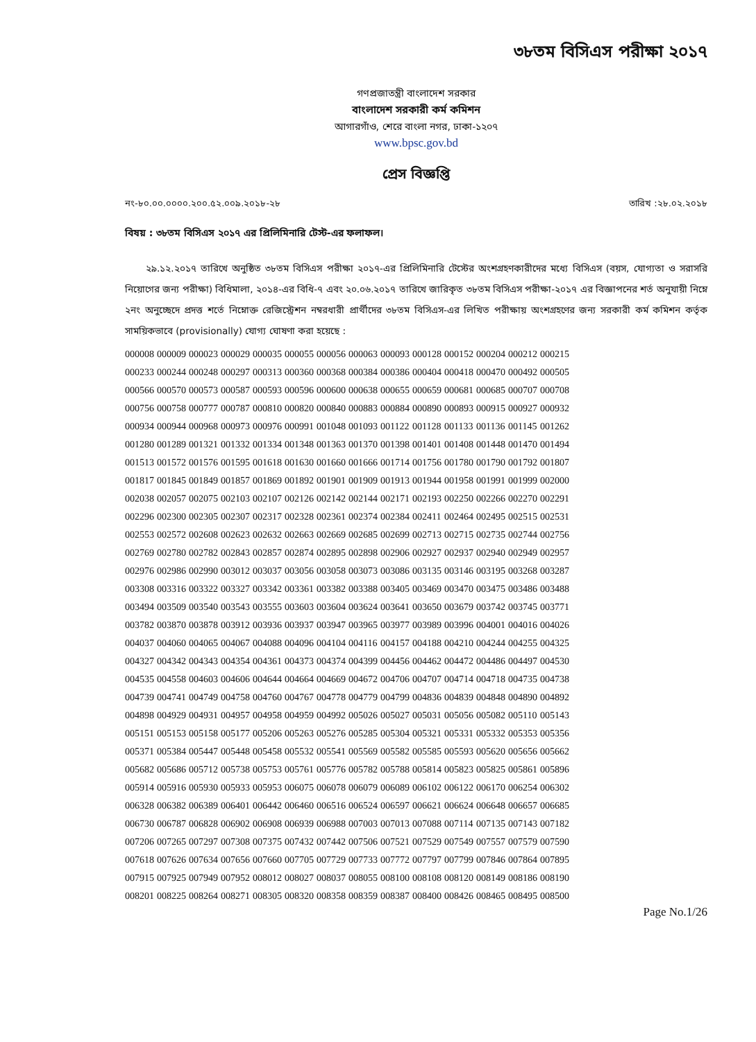৩৮তম বিসিএস পরীক্ষা ২০১৭
গণপ্রজাতন্ত্রী বাংলাদেশ সরকার
বাংলাদেশ সরকারী কর্ম কমিশন
আগারগাঁও, শেরে বাংলা নগর, ঢাকা-১২০৭
www.bpsc.gov.bd
প্রেস বিজ্ঞপ্তি
নং-৮০.০০.০০০০.২০০.৫২.০০৯.২০১৮-২৮ তারিখ :২৮.০২.২০১৮
বিষয় : ৩৮তম বিসিএস ২০১৭ এর প্রিলিমিনারি টেস্ট-এর ফলাফল।
২৯.১২.২০১৭ তারিখে অনুষ্ঠিত ৩৮তম বিসিএস পরীক্ষা ২০১৭-এর প্রিলিমিনারি টেস্টের অংশগ্রহণকারীদের মধ্যে বিসিএস (বয়স, যোগ্যতা ও সরাসরি নিয়োগের জন্য পরীক্ষা) বিধিমালা, ২০১৪-এর বিধি-৭ এবং ২০.০৬.২০১৭ তারিখে জারিকৃত ৩৮তম বিসিএস পরীক্ষা-২০১৭ এর বিজ্ঞাপনের শর্ত অনুযায়ী নিম্নে ২নং অনুচ্ছেদে প্রদত্ত শর্তে নিম্নোক্ত রেজিস্ট্রেশন নম্বরধারী প্রার্থীদের ৩৮তম বিসিএস-এর লিখিত পরীক্ষায় অংশগ্রহণের জন্য সরকারী কর্ম কমিশন কর্তৃক সাময়িকভাবে (provisionally) যোগ্য ঘোষণা করা হয়েছে :
| 000008 | 000009 | 000023 | 000029 | 000035 | 000055 | 000056 | 000063 | 000093 | 000128 | 000152 | 000204 | 000212 | 000215 |
| 000233 | 000244 | 000248 | 000297 | 000313 | 000360 | 000368 | 000384 | 000386 | 000404 | 000418 | 000470 | 000492 | 000505 |
| 000566 | 000570 | 000573 | 000587 | 000593 | 000596 | 000600 | 000638 | 000655 | 000659 | 000681 | 000685 | 000707 | 000708 |
| 000756 | 000758 | 000777 | 000787 | 000810 | 000820 | 000840 | 000883 | 000884 | 000890 | 000893 | 000915 | 000927 | 000932 |
| 000934 | 000944 | 000968 | 000973 | 000976 | 000991 | 001048 | 001093 | 001122 | 001128 | 001133 | 001136 | 001145 | 001262 |
| 001280 | 001289 | 001321 | 001332 | 001334 | 001348 | 001363 | 001370 | 001398 | 001401 | 001408 | 001448 | 001470 | 001494 |
| 001513 | 001572 | 001576 | 001595 | 001618 | 001630 | 001660 | 001666 | 001714 | 001756 | 001780 | 001790 | 001792 | 001807 |
| 001817 | 001845 | 001849 | 001857 | 001869 | 001892 | 001901 | 001909 | 001913 | 001944 | 001958 | 001991 | 001999 | 002000 |
| 002038 | 002057 | 002075 | 002103 | 002107 | 002126 | 002142 | 002144 | 002171 | 002193 | 002250 | 002266 | 002270 | 002291 |
| 002296 | 002300 | 002305 | 002307 | 002317 | 002328 | 002361 | 002374 | 002384 | 002411 | 002464 | 002495 | 002515 | 002531 |
| 002553 | 002572 | 002608 | 002623 | 002632 | 002663 | 002669 | 002685 | 002699 | 002713 | 002715 | 002735 | 002744 | 002756 |
| 002769 | 002780 | 002782 | 002843 | 002857 | 002874 | 002895 | 002898 | 002906 | 002927 | 002937 | 002940 | 002949 | 002957 |
| 002976 | 002986 | 002990 | 003012 | 003037 | 003056 | 003058 | 003073 | 003086 | 003135 | 003146 | 003195 | 003268 | 003287 |
| 003308 | 003316 | 003322 | 003327 | 003342 | 003361 | 003382 | 003388 | 003405 | 003469 | 003470 | 003475 | 003486 | 003488 |
| 003494 | 003509 | 003540 | 003543 | 003555 | 003603 | 003604 | 003624 | 003641 | 003650 | 003679 | 003742 | 003745 | 003771 |
| 003782 | 003870 | 003878 | 003912 | 003936 | 003937 | 003947 | 003965 | 003977 | 003989 | 003996 | 004001 | 004016 | 004026 |
| 004037 | 004060 | 004065 | 004067 | 004088 | 004096 | 004104 | 004116 | 004157 | 004188 | 004210 | 004244 | 004255 | 004325 |
| 004327 | 004342 | 004343 | 004354 | 004361 | 004373 | 004374 | 004399 | 004456 | 004462 | 004472 | 004486 | 004497 | 004530 |
| 004535 | 004558 | 004603 | 004606 | 004644 | 004664 | 004669 | 004672 | 004706 | 004707 | 004714 | 004718 | 004735 | 004738 |
| 004739 | 004741 | 004749 | 004758 | 004760 | 004767 | 004778 | 004779 | 004799 | 004836 | 004839 | 004848 | 004890 | 004892 |
| 004898 | 004929 | 004931 | 004957 | 004958 | 004959 | 004992 | 005026 | 005027 | 005031 | 005056 | 005082 | 005110 | 005143 |
| 005151 | 005153 | 005158 | 005177 | 005206 | 005263 | 005276 | 005285 | 005304 | 005321 | 005331 | 005332 | 005353 | 005356 |
| 005371 | 005384 | 005447 | 005448 | 005458 | 005532 | 005541 | 005569 | 005582 | 005585 | 005593 | 005620 | 005656 | 005662 |
| 005682 | 005686 | 005712 | 005738 | 005753 | 005761 | 005776 | 005782 | 005788 | 005814 | 005823 | 005825 | 005861 | 005896 |
| 005914 | 005916 | 005930 | 005933 | 005953 | 006075 | 006078 | 006079 | 006089 | 006102 | 006122 | 006170 | 006254 | 006302 |
| 006328 | 006382 | 006389 | 006401 | 006442 | 006460 | 006516 | 006524 | 006597 | 006621 | 006624 | 006648 | 006657 | 006685 |
| 006730 | 006787 | 006828 | 006902 | 006908 | 006939 | 006988 | 007003 | 007013 | 007088 | 007114 | 007135 | 007143 | 007182 |
| 007206 | 007265 | 007297 | 007308 | 007375 | 007432 | 007442 | 007506 | 007521 | 007529 | 007549 | 007557 | 007579 | 007590 |
| 007618 | 007626 | 007634 | 007656 | 007660 | 007705 | 007729 | 007733 | 007772 | 007797 | 007799 | 007846 | 007864 | 007895 |
| 007915 | 007925 | 007949 | 007952 | 008012 | 008027 | 008037 | 008055 | 008100 | 008108 | 008120 | 008149 | 008186 | 008190 |
| 008201 | 008225 | 008264 | 008271 | 008305 | 008320 | 008358 | 008359 | 008387 | 008400 | 008426 | 008465 | 008495 | 008500 |
Page No.1/26